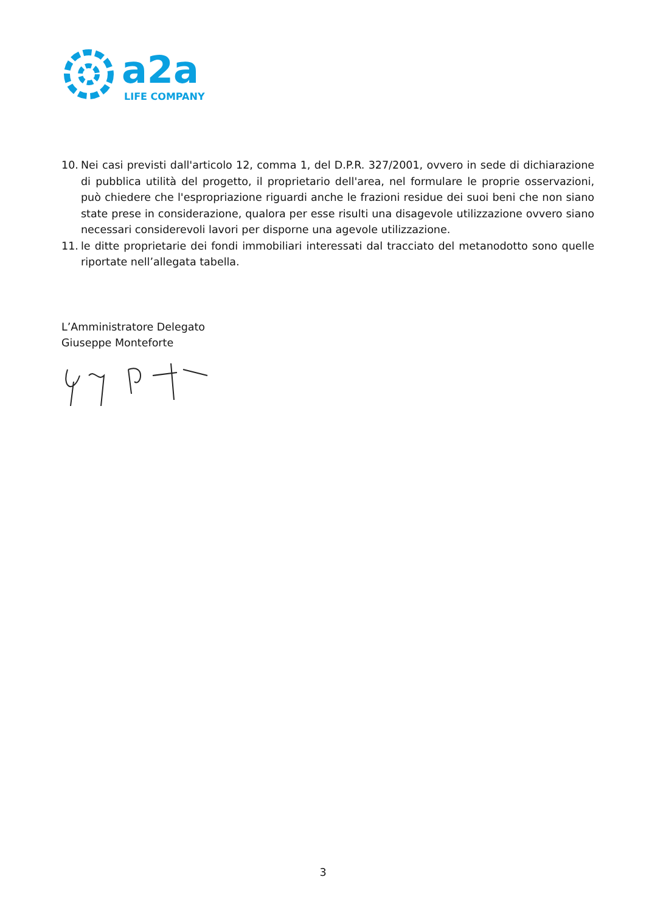a2a
LIFE COMPANY
10. Nei casi previsti dall'articolo 12, comma 1, del D.P.R. 327/2001, ovvero in sede di dichiarazione di pubblica utilità del progetto, il proprietario dell'area, nel formulare le proprie osservazioni, può chiedere che l'espropriazione riguardi anche le frazioni residue dei suoi beni che non siano state prese in considerazione, qualora per esse risulti una disagevole utilizzazione ovvero siano necessari considerevoli lavori per disporne una agevole utilizzazione.
11. le ditte proprietarie dei fondi immobiliari interessati dal tracciato del metanodotto sono quelle riportate nell’allegata tabella.
L’Amministratore Delegato
Giuseppe Monteforte
3